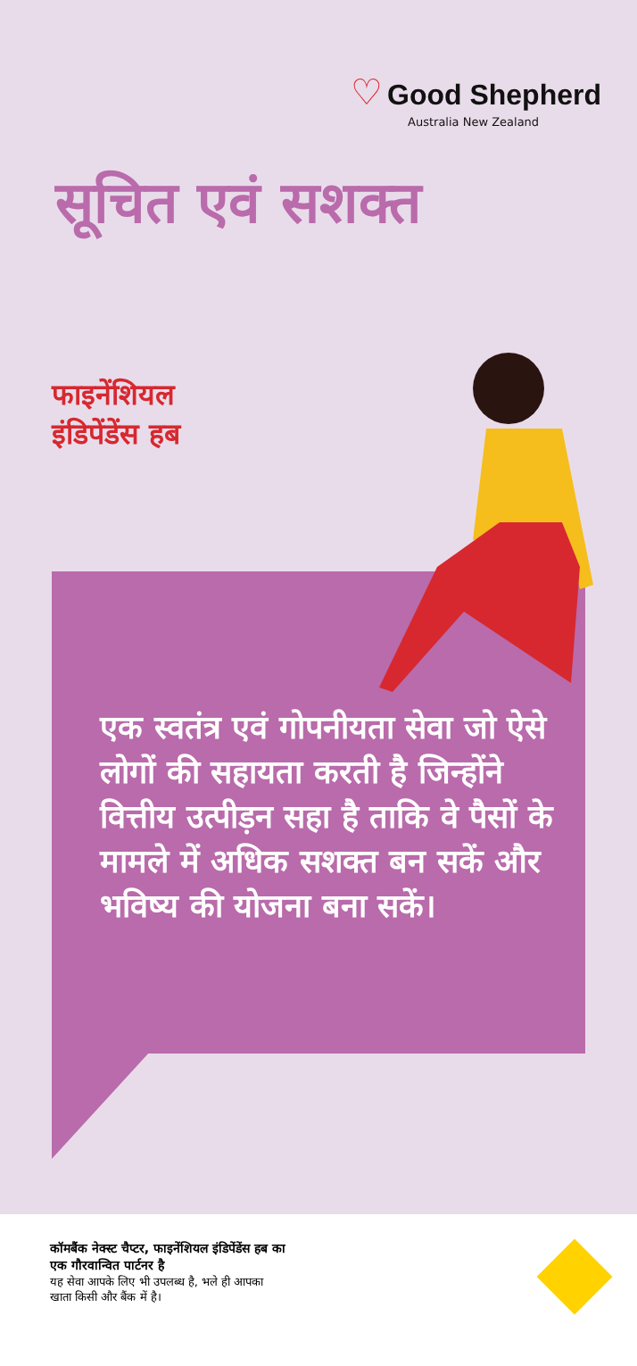♡ Good Shepherd
Australia New Zealand
सूचित एवं सशक्त
फाइनेंशियल
इंडिपेंडेंस हब
एक स्वतंत्र एवं गोपनीयता सेवा जो ऐसे लोगों की सहायता करती है जिन्होंने वित्तीय उत्पीड़न सहा है ताकि वे पैसों के मामले में अधिक सशक्त बन सकें और भविष्य की योजना बना सकें।
कॉमबैंक नेक्स्ट चैप्टर, फाइनेंशियल इंडिपेंडेंस हब का
एक गौरवान्वित पार्टनर है
यह सेवा आपके लिए भी उपलब्ध है, भले ही आपका
खाता किसी और बैंक में है।